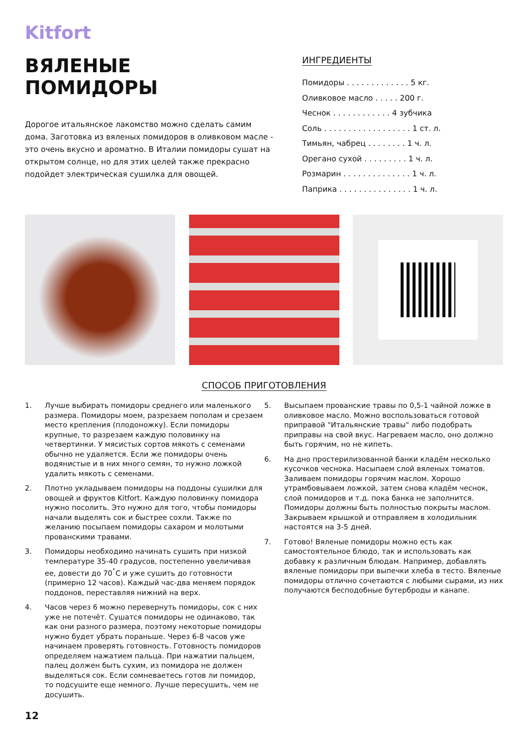Kitfort
ВЯЛЕНЫЕ
ПОМИДОРЫ
Дорогое итальянское лакомство можно сделать самим дома. Заготовка из вяленых помидоров в оливковом масле - это очень вкусно и ароматно. В Италии помидоры сушат на открытом солнце, но для этих целей также прекрасно подойдет электрическая сушилка для овощей.
ИНГРЕДИЕНТЫ
Помидоры . . . . . . . . . . . . . 5 кг.
Оливковое масло . . . . . 200 г.
Чеснок . . . . . . . . . . . . 4 зубчика
Соль . . . . . . . . . . . . . . . . . . 1 ст. л.
Тимьян, чабрец . . . . . . . . 1 ч. л.
Орегано сухой . . . . . . . . . 1 ч. л.
Розмарин . . . . . . . . . . . . . . 1 ч. л.
Паприка . . . . . . . . . . . . . . . 1 ч. л.
СПОСОБ ПРИГОТОВЛЕНИЯ
1. Лучше выбирать помидоры среднего или маленького размера. Помидоры моем, разрезаем пополам и срезаем место крепления (плодоножку). Если помидоры крупные, то разрезаем каждую половинку на четвертинки. У мясистых сортов мякоть с семенами обычно не удаляется. Если же помидоры очень водянистые и в них много семян, то нужно ложкой удалить мякоть с семенами.
2. Плотно укладываем помидоры на поддоны сушилки для овощей и фруктов Kitfort. Каждую половинку помидора нужно посолить. Это нужно для того, чтобы помидоры начали выделять сок и быстрее сохли. Также по желанию посыпаем помидоры сахаром и молотыми прованскими травами.
3. Помидоры необходимо начинать сушить при низкой температуре 35-40 градусов, постепенно увеличивая ее, довести до 70<sup>°</sup>С и уже сушить до готовности (примерно 12 часов). Каждый час-два меняем порядок поддонов, переставляя нижний на верх.
4. Часов через 6 можно перевернуть помидоры, сок с них уже не потечёт. Сушатся помидоры не одинаково, так как они разного размера, поэтому некоторые помидоры нужно будет убрать пораньше. Через 6-8 часов уже начинаем проверять готовность. Готовность помидоров определяем нажатием пальца. При нажатии пальцем, палец должен быть сухим, из помидора не должен выделяться сок. Если сомневаетесь готов ли помидор, то подсушите еще немного. Лучше пересушить, чем не досушить.
5. Высыпаем прованские травы по 0,5-1 чайной ложке в оливковое масло. Можно воспользоваться готовой приправой "Итальянские травы" либо подобрать приправы на свой вкус. Нагреваем масло, оно должно быть горячим, но не кипеть.
6. На дно простерилизованной банки кладём несколько кусочков чеснока. Насыпаем слой вяленых томатов. Заливаем помидоры горячим маслом. Хорошо утрамбовываем ложкой, затем снова кладём чеснок, слой помидоров и т.д. пока банка не заполнится. Помидоры должны быть полностью покрыты маслом. Закрываем крышкой и отправляем в холодильник настоятся на 3-5 дней.
7. Готово! Вяленые помидоры можно есть как самостоятельное блюдо, так и использовать как добавку к различным блюдам. Например, добавлять вяленые помидоры при выпечки хлеба в тесто. Вяленые помидоры отлично сочетаются с любыми сырами, из них получаются бесподобные бутерброды и канапе.
12